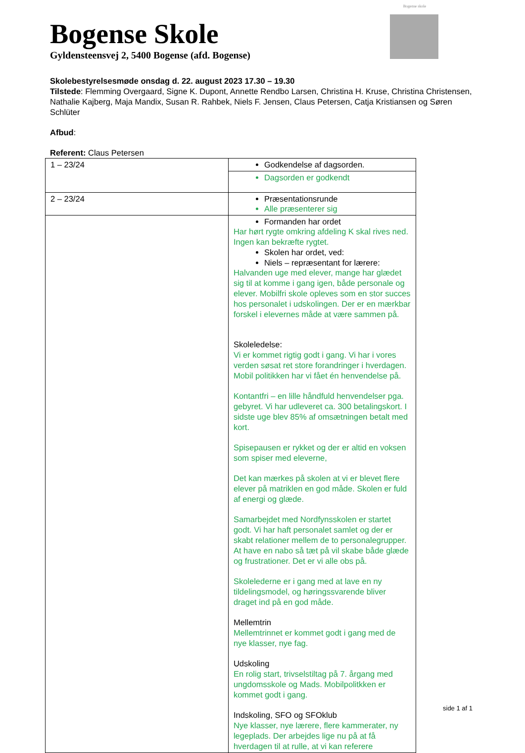Bogense skole
Bogense Skole
Gyldensteensvej 2, 5400 Bogense (afd. Bogense)
Skolebestyrelsesmøde onsdag d. 22. august 2023 17.30 – 19.30
Tilstede: Flemming Overgaard, Signe K. Dupont, Annette Rendbo Larsen, Christina H. Kruse, Christina Christensen, Nathalie Kajberg, Maja Mandix, Susan R. Rahbek, Niels F. Jensen, Claus Petersen, Catja Kristiansen og Søren Schlüter
Afbud:
Referent: Claus Petersen
| 1 – 23/24 | Godkendelse af dagsorden. |
| | Dagsorden er godkendt |
| 2 – 23/24 | Præsentationsrunde Alle præsenterer sig |
| | Formanden har ordet Har hørt rygte omkring afdeling K skal rives ned. Ingen kan bekræfte rygtet. Skolen har ordet, ved: Niels – repræsentant for lærere: Halvanden uge med elever, mange har glædet sig til at komme i gang igen, både personale og elever. Mobilfri skole opleves som en stor succes hos personalet i udskolingen. Der er en mærkbar forskel i elevernes måde at være sammen på. Skoleledelse: Vi er kommet rigtig godt i gang. Vi har i vores verden søsat ret store forandringer i hverdagen. Mobil politikken har vi fået én henvendelse på. Kontantfri – en lille håndfuld henvendelser pga. gebyret. Vi har udleveret ca. 300 betalingskort. I sidste uge blev 85% af omsætningen betalt med kort. Spisepausen er rykket og der er altid en voksen som spiser med eleverne, Det kan mærkes på skolen at vi er blevet flere elever på matriklen en god måde. Skolen er fuld af energi og glæde. Samarbejdet med Nordfynsskolen er startet godt. Vi har haft personalet samlet og der er skabt relationer mellem de to personalegrupper. At have en nabo så tæt på vil skabe både glæde og frustrationer. Det er vi alle obs på. Skolelederne er i gang med at lave en ny tildelingsmodel, og høringssvarende bliver draget ind på en god måde. Mellemtrin Mellemtrinnet er kommet godt i gang med de nye klasser, nye fag. Udskoling En rolig start, trivselstiltag på 7. årgang med ungdomsskole og Mads. Mobilpolitkken er kommet godt i gang. Indskoling, SFO og SFOklub Nye klasser, nye lærere, flere kammerater, ny legeplads. Der arbejdes lige nu på at få hverdagen til at rulle, at vi kan referere |
side 1 af 1